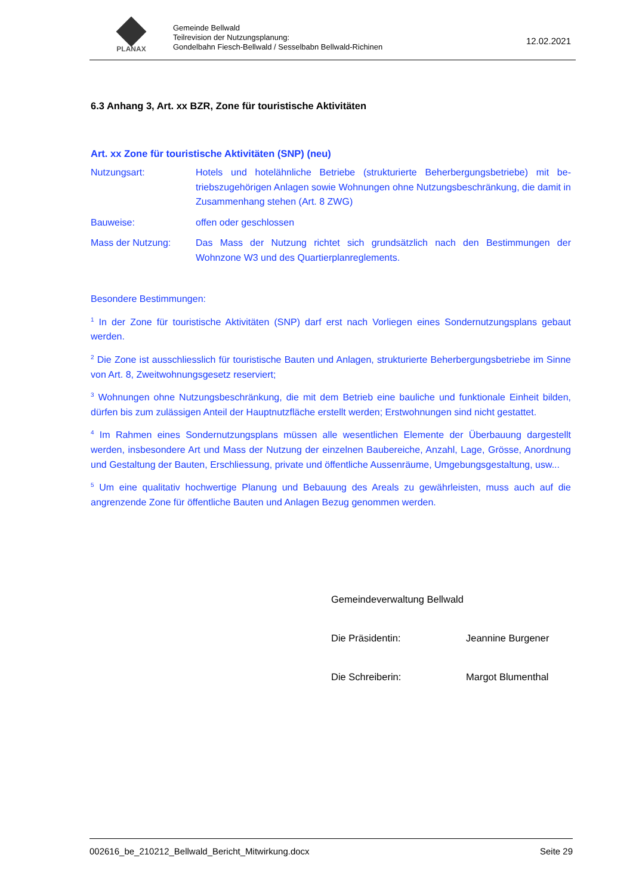PLANAX
Gemeinde Bellwald
Teilrevision der Nutzungsplanung:
Gondelbahn Fiesch-Bellwald / Sesselbabn Bellwald-Richinen
12.02.2021
6.3 Anhang 3, Art. xx BZR, Zone für touristische Aktivitäten
Art. xx Zone für touristische Aktivitäten (SNP) (neu)
Nutzungsart: Hotels und hotelähnliche Betriebe (strukturierte Beherbergungsbetriebe) mit be­triebszugehörigen Anlagen sowie Wohnungen ohne Nutzungsbeschränkung, die damit in Zusammenhang stehen (Art. 8 ZWG)
Bauweise: offen oder geschlossen
Mass der Nutzung: Das Mass der Nutzung richtet sich grundsätzlich nach den Bestimmungen der Wohnzone W3 und des Quartierplanreglements.
Besondere Bestimmungen:
<sup>1</sup> In der Zone für touristische Aktivitäten (SNP) darf erst nach Vorliegen eines Sondernutzungsplans gebaut werden.
<sup>2</sup> Die Zone ist ausschliesslich für touristische Bauten und Anlagen, strukturierte Beherbergungsbetriebe im Sinne von Art. 8, Zweitwohnungsgesetz reserviert;
<sup>3</sup> Wohnungen ohne Nutzungsbeschränkung, die mit dem Betrieb eine bauliche und funktionale Einheit bilden, dürfen bis zum zulässigen Anteil der Hauptnutzfläche erstellt werden; Erstwohnungen sind nicht gestattet.
<sup>4</sup> Im Rahmen eines Sondernutzungsplans müssen alle wesentlichen Elemente der Überbauung darge­stellt werden, insbesondere Art und Mass der Nutzung der einzelnen Baubereiche, Anzahl, Lage, Grösse, Anordnung und Gestaltung der Bauten, Erschliessung, private und öffentliche Aussenräume, Umgebungsgestaltung, usw...
<sup>5</sup> Um eine qualitativ hochwertige Planung und Bebauung des Areals zu gewährleisten, muss auch auf die angrenzende Zone für öffentliche Bauten und Anlagen Bezug genommen werden.
Gemeindeverwaltung Bellwald
Die Präsidentin: Jeannine Burgener
Die Schreiberin: Margot Blumenthal
002616_be_210212_Bellwald_Bericht_Mitwirkung.docx Seite 29